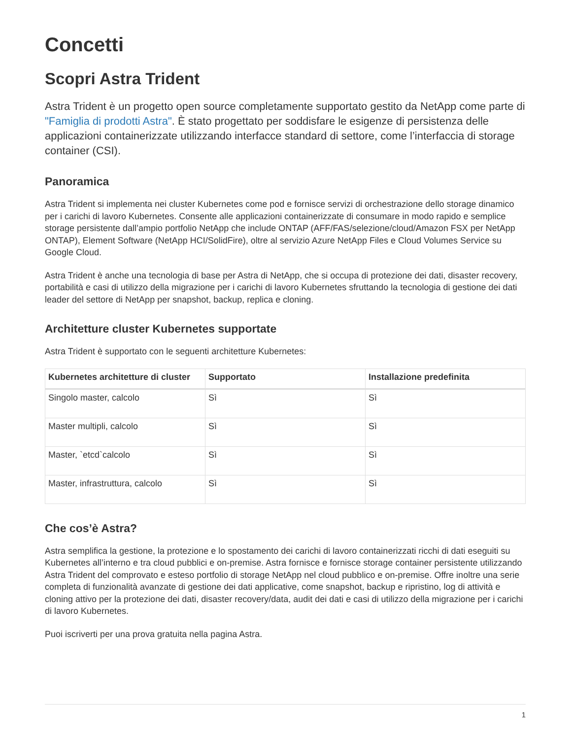Concetti
Scopri Astra Trident
Astra Trident è un progetto open source completamente supportato gestito da NetApp come parte di "Famiglia di prodotti Astra". È stato progettato per soddisfare le esigenze di persistenza delle applicazioni containerizzate utilizzando interfacce standard di settore, come l’interfaccia di storage container (CSI).
Panoramica
Astra Trident si implementa nei cluster Kubernetes come pod e fornisce servizi di orchestrazione dello storage dinamico per i carichi di lavoro Kubernetes. Consente alle applicazioni containerizzate di consumare in modo rapido e semplice storage persistente dall’ampio portfolio NetApp che include ONTAP (AFF/FAS/selezione/cloud/Amazon FSX per NetApp ONTAP), Element Software (NetApp HCI/SolidFire), oltre al servizio Azure NetApp Files e Cloud Volumes Service su Google Cloud.
Astra Trident è anche una tecnologia di base per Astra di NetApp, che si occupa di protezione dei dati, disaster recovery, portabilità e casi di utilizzo della migrazione per i carichi di lavoro Kubernetes sfruttando la tecnologia di gestione dei dati leader del settore di NetApp per snapshot, backup, replica e cloning.
Architetture cluster Kubernetes supportate
Astra Trident è supportato con le seguenti architetture Kubernetes:
| Kubernetes architetture di cluster | Supportato | Installazione predefinita |
| --- | --- | --- |
| Singolo master, calcolo | Sì | Sì |
| Master multipli, calcolo | Sì | Sì |
| Master, `etcd`calcolo | Sì | Sì |
| Master, infrastruttura, calcolo | Sì | Sì |
Che cos’è Astra?
Astra semplifica la gestione, la protezione e lo spostamento dei carichi di lavoro containerizzati ricchi di dati eseguiti su Kubernetes all’interno e tra cloud pubblici e on-premise. Astra fornisce e fornisce storage container persistente utilizzando Astra Trident del comprovato e esteso portfolio di storage NetApp nel cloud pubblico e on-premise. Offre inoltre una serie completa di funzionalità avanzate di gestione dei dati applicative, come snapshot, backup e ripristino, log di attività e cloning attivo per la protezione dei dati, disaster recovery/data, audit dei dati e casi di utilizzo della migrazione per i carichi di lavoro Kubernetes.
Puoi iscriverti per una prova gratuita nella pagina Astra.
1